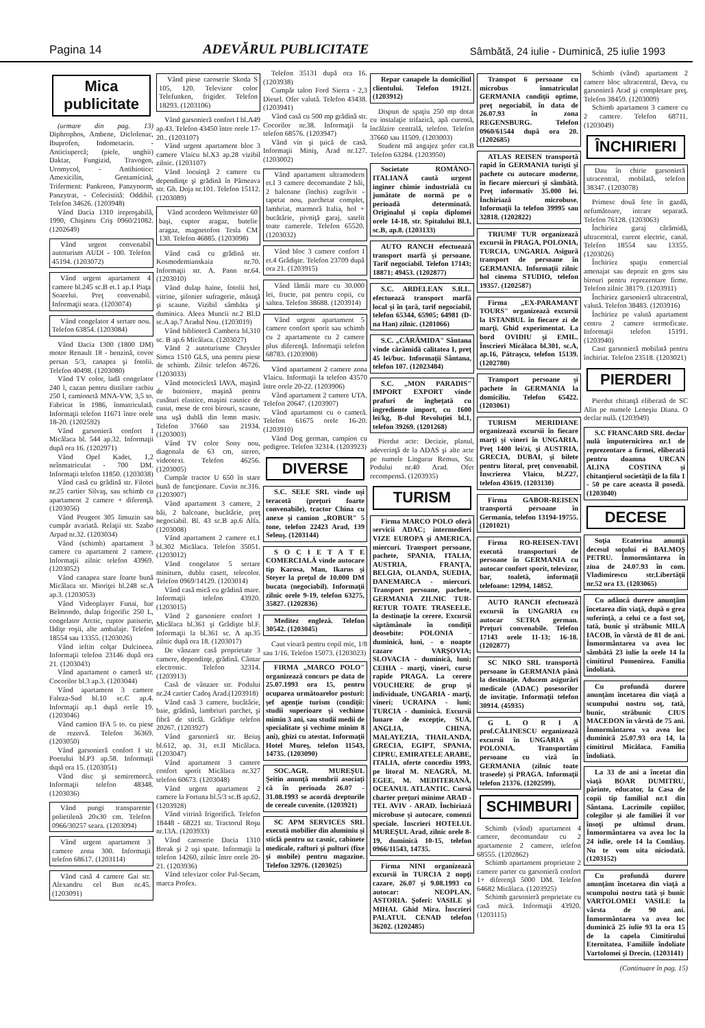Pagina 14 ADEVĂRUL PUBLICITATE Sâmbătă, 24 iulie - Duminică, 25 iulie 1993
Mica publicitate
(urmare din pag. 13) Diphrophos, Ambene, Diclofenac, Ibuprofen, Indometacin. - Anticiupercă; (piele, unghii) Daktar, Fungizid, Travogen, Uromycol, - Antibiotice: Amexicilin, Gentamicină, Triferment: Pankreon, Panzynorm, Panzytrat, - Colecistită: Oddibil. Telefon 34626. (1203948)
Vând Dacia 1310 ireproşabilă, 1990, Chişineu Criş 0960/21082. (1202649)
Vând urgent convenabil autoturism AUDI - 100. Telefon 45194. (1203072)
Vând urgent apartament 4 camere bl.245 sc.B et.1 ap.1 Piaţa Soarelui. Preţ convenabil. Informaţii seara. (1203074)
Vând congelator 4 sertare nou. Telefon 63854. (1203084)
Vând Dacia 1300 (1800 DM) motor Renault 18 - benzină, covor persan 5/3, canapea şi fotolii. Telefon 40498. (1203080)
Vând TV color, ladă congelator 240 l, cazan pentru distilare rachiu 250 l, camionetă MNA-VW, 3,5 to. Fabricat în 1986, înmatriculată. Informaţii telefon 11671 între orele 18-20. (1202592)
Vând garsonieră confort I Micălaca bl. 544 ap.32. Informaţii după ora 16. (1202971)
Vând Opel Kadet, 1,2 neînmatriculat - 700 DM. Informaţii telefon 11850. (1203038)
Vând casă cu grădină str. Filotei nr.25 cartier Silvaş, sau schimb cu apartament 2 camere + diferenţă. (1203056)
Vând Peugeot 305 limuzin sau cumpăr avariată. Relaţii str. Szabo Arpad nr.32. (1203034)
Vând (schimb) apartament 3 camere cu apartament 2 camere. Informaţii zilnic telefon 43969. (1203052)
Vând canapea stare foarte bună Micălaca str. Mioriţei bl.248 sc.A ap.3. (1203053)
Vând Videoplayer Funai, bar Belmondo, dulap frigorific 250 L, congelator Arctic, cuptor patiserie, lădiţe roşii, alte ambalaje. Telefon 18554 sau 13355. (1203026)
Vând ieftin colţar Dulcineea. Informaţii telefon 23146 după ora 21. (1203043)
Vând apartament o cameră str. Cocorilor bl.3 ap.3. (1203044)
Vând apartament 3 camere Faleza-Sud bl.10 sc.C ap.4. Informaţii ap.1 după orele 19. (1203046)
Vând camion IFA 5 to. cu piese de rezervă. Telefon 36369. (1203050)
Vând garsonieră confort I str. Poetului bl.P3 ap.58. Informaţii după ora 15. (1203051)
Vând disc şi semiremorcă. Informaţii telefon 48348. (1203036)
Vând pungi transparente polietilenă 20x30 cm. Telefon 0966/30257 seara. (1203094)
Vând urgent apartament 3 camere zona 300. Informaţii telefon 68617. (1203114)
Vând casă 4 camere Gai str. Alexandru cel Bun nr.45. (1203091)
Vând piese caroserie Skoda S 105, 120. Televizor color Telefunken, frigider. Telefon 18293. (1203106)
Vând garsonieră confort I bl.A49 ap.43. Telefon 43450 între orele 17-20.. (1203107)
Vând urgent apartament bloc 3 camere Vlaicu bl.X3 ap.28 vizibil zilnic. (1203107)
Vând locuinţă 2 camere cu dependinţe şi grădină în Pârneava str. Gh. Doja nr.101. Telefon 15112. (1203089)
Vând acordeon Weltmeister 60 başi, cuptor aragaz, butelie aragaz, magnetofon Tesla CM 130. Telefon 46885. (1203098)
Vând casă cu grădină str. Kosmodemianskaia nr.70. Informaţii str. A. Pann nr.64. (1203010)
Vând dulap haine, fotolii hol, vitrine, şifonier sufragerie, măsuţă şi scaune. Vizibil sâmbăta şi duminica. Aleea Muncii nr.2 Bl.D sc.A ap.7 Aradul Nou. (1203019)
Vând bibliotecă Cambera bl.310 sc. B ap.6 Micălaca. (1203027)
Vând 2 autoturisme Chrysler Simca 1510 GLS, una pentru piese de schimb. Zilnic telefon 46726. (1203033)
Vând motocicletă IAVA, maşină de butoniere, maşină pentru cusături elastice, maşini casnice de cusut, mese de croi birouri, scaune, una uşă dublă din lemn masiv. Telefon 37660 sau 21934. (1203003)
Vând TV color Sony nou, diagonala de 63 cm, stereo, videotext. Telefon 46256. (1203005)
Cumpăr tractor U 650 în stare bună de funcţionare. Cuvin nr.316. (1203007)
Vând apartament 3 camere, 2 băi, 2 balcoane, bucătărie, preţ negociabil. Bl. 43 sc.B ap.6 Alfa. (1203008)
Vând apartament 2 camere et.1 bl.302 Micălaca. Telefon 35051. (1203012)
Vând congelator 5 sertare miniturn, dublu casett, telecolor. Telefon 0969/14129. (1203014)
Vând casă mică cu grădină mare. Informaţii telefon 43920. (1203015)
Vând 2 garsoniere confort I Micălaca bl.361 şi Grădişte bl.F. Informaţii la bl.361 sc. A ap.35 zilnic după ora 18. (1203017)
De vânzare casă proprietate 3 camere, dependinţe, grădină. Cântar electronic. Telefon 32314. (1203913)
Casă de vânzare str. Podului nr.24 cartier Cadoş Arad.(1203918)
Vând casă 3 camere, bucătărie, baie, grădină, lambriuri parchet, şi fibră de sticlă. Grădişte telefon 20267. (1203927)
Vând garsonieră str. Beiuş bl.612, ap. 31, et.II Micălaca. (1203047)
Vând apartament 3 camere confort sporit Micălaca nr.327 telefon 60673. (1203048)
Vând urgent apartament 2 camere la Fortuna bl.5/3 sc.B ap.62. (1203928)
Vând vitrină frigorifică. Telefon 18448 - 68221 str. Tractorul Roşu nr.13A. (1203933)
Vând caroserie Dacia 1310 Break şi 2 uşi spate. Informaţii la telefon 14260, zilnic între orele 20-21. (1203936)
Vând televizor color Pal-Secam, marca Profex.
Telefon 35131 după ora 16. (1203938)
Cumpăr talon Ford Sierra - 2,3 Diesel. Ofer valută. Telefon 43438. (1203941)
Vând casă cu 500 mp grădină str. Cocorilor nr.38. Informaţii la telefon 68576. (1203947)
Vând vin şi ţuică de casă. Informaţii Miniş, Arad nr.127. (1203002)
Vând apartament ultramodern et.I 3 camere decomandate 2 băi, 2 balcoane (închis) zugrăvit - tapetat nou, parchetat complet, lambriat, marmoră Italia, hol + bucătărie, pivniţă garaj, satelit toate camerele. Telefon 65520.(1203032)
Vând bloc 3 camere confort I et.4 Grădişte. Telefon 23709 după ora 21. (1203915)
Vând lămâi mare cu 30.000 lei, fructe, pat pentru copii, cu saltea. Telefon 38688. (1203914)
Vând urgent apartament 5 camere confort sporit sau schimb cu 2 apartamente cu 2 camere plus diferenţă. Informaţii telefon 68783. (1203908)
Vând apartament 2 camere zona Vlaicu. Informaţii la telefon 43570 între orele 20-22. (1203906)
Vând apartament 2 camere UTA. Telefon 20647. (1203907)
Vând apartament cu o cameră. Telefon 61675 orele 16-20. (1203910)
Vând Dog german, campion cu pedigree. Telefon 32314. (1203923)
DIVERSE
S.C. SELE SRL vinde uşi teracotă (preţuri foarte convenabile), tractor China cu anexe şi camion „ROBUR" 5 tone, telefon 22423 Arad, 139 Seleuş. (1203144)
S O C I E T A T E COMERCIALĂ vinde autocare tip Karosa, Man, Ikarus şi Steyer la preţul de 10.000 DM bucata (negociabil). Informaţii zilnic orele 9-19, telefon 63275, 35827. (1202836)
Meditez engleză. Telefon 30542. (1203045)
Caut vioară pentru copil mic, 1/8 sau 1/16. Telefon 15073. (1203023)
FIRMA „MARCO POLO" organizează concurs pe data de 25.07.1993 ora 15, pentru ocuparea următoarelor posturi: şef agenţie turism (condiţii: studii superioare şi vechime mimin 3 ani, sau studii medii de specialitate şi vechime minim 8 ani), ghizi cu atestat. Informaţii Hotel Mureş, telefon 11543, 14735. (1203090)
SOC.AGR. MUREŞUL Şeitin anunţă membrii asociaţi că în perioada 26.07 - 31.08.1993 se acordă drepturile de cereale cuvenite. (1203921)
SC APM SERVICES SRL execută mobilier din aluminiu şi sticlă pentru uz casnic, cabinete medicale, rafturi şi pulturi (fixe şi mobile) pentru magazine. Telefon 32976. (1203025)
Repar canapele la domiciliul clientului. Telefon 19121. (1203912)
Dispun de spaţiu 250 mp dotat cu instalaţie trifazică, apă curentă, încălzire centrală, telefon. Telefon 37660 sau 11509. (1203003)
Student mă angajez şofer cat.B Telefon 63284. (1203950)
Societate ROMÂNO-ITALIANĂ caută urgent inginer chimie industrială cu jumătate de normă pe o perioadă determinată. Originalul şi copia diplomei orele 14-18, str. Spitalului Bl.1, sc.B, ap.8. (1203133)
AUTO RANCH efectuează transport marfă şi persoane. Tarif negociabil. Telefon 17143; 18871; 49453. (1202877)
S.C. ARDELEAN S.R.L. efectuează transport marfă local şi în ţară, tarif negociabil, telefon 65344, 65905; 64981 (D-na Han) zilnic. (1201066)
S.C. „CĂRĂMIDA" Sântana vinde cărămidă calitatea I, preţ 45 lei/buc. Informaţii Sântana, telefon 107. (12023484)
S.C. „MON PARADIS" IMPORT EXPORT vinde prafuri de îngheţată cu ingrediente import, cu 1600 lei/kg, B-dul Revoluţiei bl.1, telefon 39269. (1201268)
Pierdut acte: Decizie, planul, adeverinţă de la ADAS şi alte acte pe numele Lingurar Remus, Str. Podului nr.40 Arad. Ofer recompensă. (1203935)
TURISM
Firma MARCO POLO oferă servicii ADAC; intermedieri VIZE EUROPA şi AMERICA, miercuri. Transport persoane, pachete, SPANIA, ITALIA, AUSTRIA, FRANŢA, BELGIA, OLANDA, SUEDIA, DANEMARCA - miercuri. Transport persoane, pachete, GERMANIA ZILNIC TUR-RETUR TOATE TRASEELE, la destinaţie la cerere. Excursii săptămânale în condiţii deosebite: POLONIA - duminică, luni, - o noapte cazare VARŞOVIA; SLOVACIA - duminică, luni; CEHIA - marţi, vineri, curse rapide PRAGA. La cerere VOUCHERE de grup şi individuale, UNGARIA - marţi, vineri; UCRAINA - luni; TURCIA - duminică. Excursii lunare de excepţie, SUA, ANGLIA, CHINA, MALAYEZIA, THAILANDA, GRECIA, EGIPT, SPANIA, CIPRU, EMIRATELE ARABE, ITALIA, oferte concediu 1993, pe litoral M. NEAGRĂ, M. EGEE, M. MEDITERANĂ, OCEANUL ATLANTIC. Cursă charter preţuri minime ARAD - TEL AVIV - ARAD. Închiriază microbuse şi autocare, comenzi speciale. Înscrieri HOTELUL MUREŞUL Arad, zilnic orele 8-19, duminică 10-15, telefon 0966/11543, 14735.
Firma NINI organizează excursii în TURCIA 2 nopţi cazare, 26.07 şi 9.08.1993 cu autocar: NEOPLAN, ASTORIA. Şoferi: VASILE şi MIHAI. Ghid Mira. Înscrieri PALATUL CENAD telefon 36202. (1202485)
Transpot 6 persoane cu microbus înmatriculat GERMANIA condiţii optime, preţ negociabil, în data de 26.07.93 în zona REGENSBURG. Telefon 0960/61544 după ora 20. (1202685)
ATLAS REISEN transportă rapid în GERMANIA turişti şi pachete cu autocare moderne, în fiecare miercuri şi sâmbătă. Preţ informativ 35.000 lei. Închiriază microbuse. Informaţii la telefon 39995 sau 32818. (1202822)
TRIUMF TUR organizează excursii în PRAGA, POLONIA, TURCIA, UNGARIA. Asigură transport de persoane în GERMANIA. Informaţii zilnic hol cinema STUDIO, telefon 19357. (1202587)
Firma „EX-PARAMANT TOURS" organizează excursii la ISTANBUL în fiecare zi de marţi. Ghid experimentat. La bord OVIDIU şi EMIL. Înscrieri Micălaca bl.301, sc.A, ap.16, Pătraşcu, telefon 15139. (1202780)
Transport persoane şi pachete în GERMANIA la domiciliu. Telefon 65422. (1203061)
TURISM MERIDIANE organizează excursii în fiecare marţi şi vineri în UNGARIA. Preţ 1400 lei/zi, şi AUSTRIA, GRECIA, DUBAI, şi bilete pentru litoral, preţ convenabil. Înscrierea Vlaicu, bl.Z27, telefon 43619. (1203130)
Firma GABOR-REISEN transportă persoane în Germania, telefon 13194-19755. (1201021)
Firma RO-REISEN-TAVI execută transporturi de persoane în GERMANIA cu autocar confort sporit, televizor, bar, toaletă, informaţii telefoane: 12994, 14852.
AUTO RANCH efectuează excursii în UNGARIA cu autocar SETRA german. Preţuri convenabile. Telefon 17143 orele 11-13; 16-18. (1202877)
SC NIKO SRL transportă persoane în GERMANIA până la destinaţie. Aducem asigurări medicale (ADAC) posesorilor de invitaţie. Informaţii telefon 30914. (45935)
G L O R I A prof.CĂLINESCU organizează excursii în UNGARIA şi POLONIA. Transportăm persoane cu viză în GERMANIA (zilnic toate traseele) şi PRAGA. Informaţii telefon 21376. (1202599).
SCHIMBURI
Schimb (vând) apartament 4 camere, decomandate cu 2 apartamente 2 camere, telefon 68555. (1202862)
Schimb apartament proprietate 2 camere parter cu garsonieră confort 1+ diferenţă 5000 DM. Telefon 64682 Micălaca. (1203925)
Schimb garsonieră proprietate cu casă mică. Informaţii 43920. (1203115)
Schimb (vând) apartament 2 camere bloc ultracentral, Deva, cu garsonieră Arad şi completare preţ. Telefon 38459. (1203009)
Schimb apartament 3 camere cu 2 camere. Telefon 68711. (1203049)
ÎNCHIRIERI
Dau în chirie garsonieră utracentral, mobilată, telefon 38347. (1203078)
Primesc două fete în gazdă, nefumătoare, intrare separată. Telefon 76128. (1203063)
Închiriez garaj cărămidă, ultracentral, curent electric, canal. Telefon 18554 sau 13355. (1203026)
Închiriez spaţiu comercial amenajat sau depozit en gros sau birouri pentru reprezentare firme. Telefon zilnic 38179. (1203911)
Închiriez garsonieră ultracentral, valută. Telefon 38483. (1203916)
Închiriez pe valută apartament centru 2 camere termoficate. Informaţii telefon 15191. (1203940)
Caut garsonieră mobilată pentru închiriat. Telefon 23518. (1203021)
PIERDERI
Pierdut chitanţă eliberată de SC Alin pe numele Leneşiu Diana. O declar nulă. (1203949)
S.C FRANCARD SRL declar nulă împuternicirea nr.1 de reprezentare a firmei, eliberată pentru doamna URCAN ALINA COSTINA şi chitanţierul societăţii de la fila 1 - 50 pe care aceasta îl posedă. (1203040)
DECESE
Soţia Ecaterina anunţă decesul soţului ei BALMOŞ PETRU. Înmormântarea în ziua de 24.07.93 în com. Vladimirescu str.Libertăţii nr.52 ora 13. (1203065)
Cu adâncă durere anunţăm încetarea din viaţă, după o grea suferinţă, a celui ce a fost soţ, tată, bunic şi străbunic MILA IACOB, în vârstă de 81 de ani. Înmormântarea va avea loc sâmbătă 23 iulie la orele 14 la cimitirul Pomenirea. Familia îndoliată.
Cu profundă durere anunţăm încetarea din viaţă a scumpului nostru soţ, tată, bunic, străbunic CIUS MACEDON în vârstă de 75 ani. Înmormântarea va avea loc duminică 25.07.93 ora 14, la cimitirul Micălaca. Familia îndoliată.
La 33 de ani a încetat din viaţă BOAR DUMITRU, părinte, educator, la Casa de copii tip familial nr.1 din Sântana. Lacrimile copiilor, colegilor şi ale familiei îl vor însoţi pe ultimul drum. Înmormântarea va avea loc la 24 iulie, orele 14 la Comlăuş. Nu te vom uita niciodată. (1203152)
Cu profundă durere anunţăm încetarea din viaţă a scumpului nostru tată şi bunic VARTOLOMEI VASILE la vârsta de 90 ani. Înmormântarea va avea loc duminică 25 iulie 93 la ora 15 de la capela Cimitirului Eternitatea. Familiile îndoliate Vartolomei şi Drecin. (1203141)
(Continuare în pag. 15)